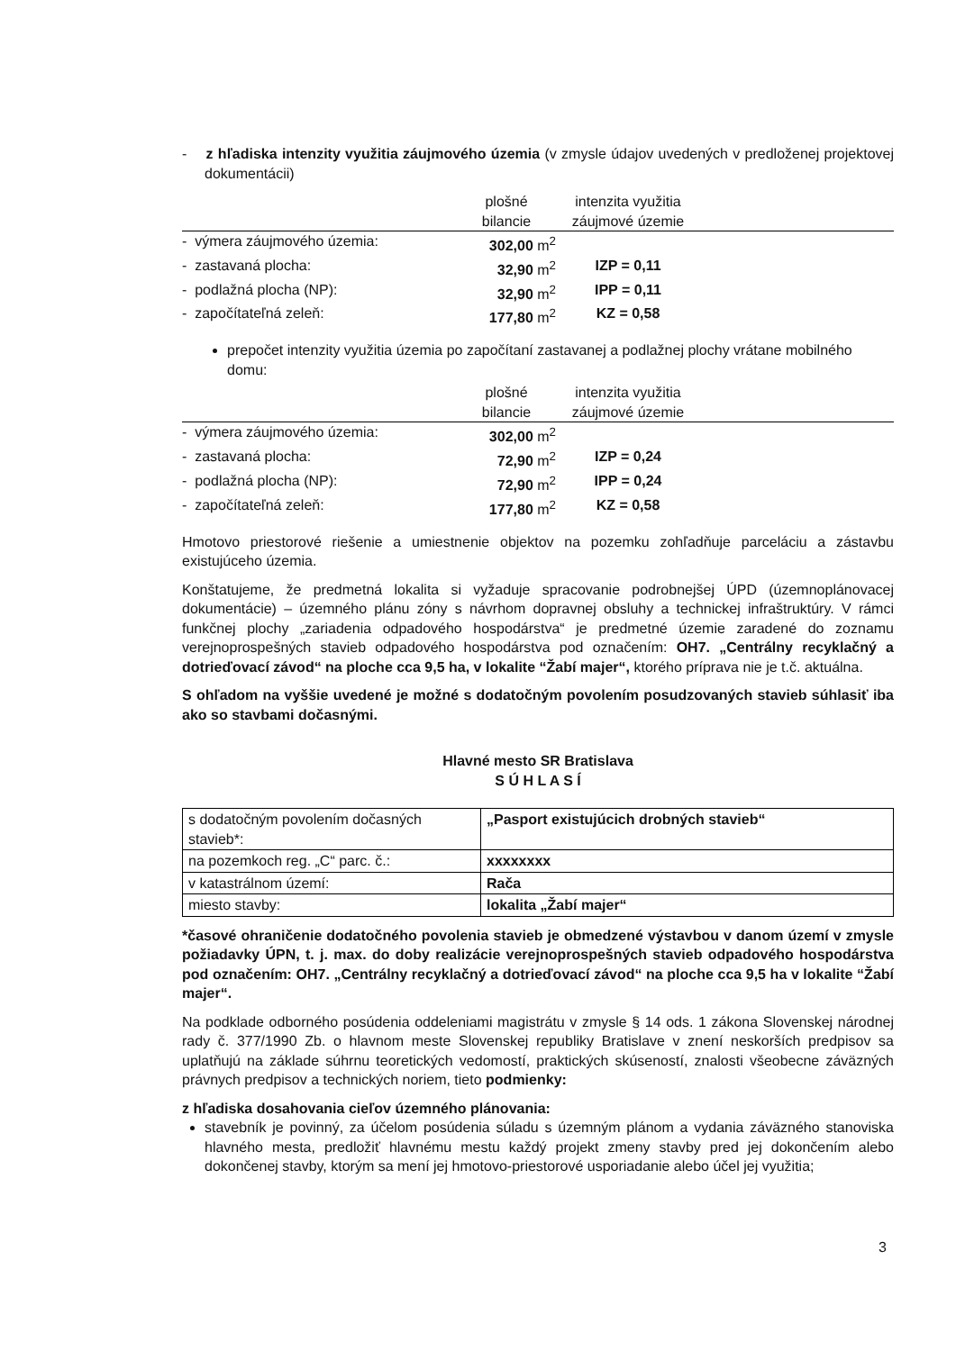- z hľadiska intenzity využitia záujmového územia (v zmysle údajov uvedených v predloženej projektovej dokumentácii)
| | plošné bilancie | intenzita využitia záujmové územie | |
| - výmera záujmového územia: | 302,00 m<sup>2</sup> | | |
| - zastavaná plocha: | 32,90 m<sup>2</sup> | IZP = 0,11 | |
| - podlažná plocha (NP): | 32,90 m<sup>2</sup> | IPP = 0,11 | |
| - započítateľná zeleň: | 177,80 m<sup>2</sup> | KZ = 0,58 | |
prepočet intenzity využitia územia po započítaní zastavanej a podlažnej plochy vrátane mobilného domu:
| | plošné bilancie | intenzita využitia záujmové územie | |
| - výmera záujmového územia: | 302,00 m<sup>2</sup> | | |
| - zastavaná plocha: | 72,90 m<sup>2</sup> | IZP = 0,24 | |
| - podlažná plocha (NP): | 72,90 m<sup>2</sup> | IPP = 0,24 | |
| - započítateľná zeleň: | 177,80 m<sup>2</sup> | KZ = 0,58 | |
Hmotovo priestorové riešenie a umiestnenie objektov na pozemku zohľadňuje parceláciu a zástavbu existujúceho územia.
Konštatujeme, že predmetná lokalita si vyžaduje spracovanie podrobnejšej ÚPD (územnoplánovacej dokumentácie) – územného plánu zóny s návrhom dopravnej obsluhy a technickej infraštruktúry. V rámci funkčnej plochy „zariadenia odpadového hospodárstva“ je predmetné územie zaradené do zoznamu verejnoprospešných stavieb odpadového hospodárstva pod označením: OH7. „Centrálny recyklačný a dotrieďovací závod“ na ploche cca 9,5 ha, v lokalite “Žabí majer“, ktorého príprava nie je t.č. aktuálna.
S ohľadom na vyššie uvedené je možné s dodatočným povolením posudzovaných stavieb súhlasiť iba ako so stavbami dočasnými.
Hlavné mesto SR Bratislava
S Ú H L A S Í
| s dodatočným povolením dočasných stavieb*: | „Pasport existujúcich drobných stavieb“ |
| na pozemkoch reg. „C“ parc. č.: | xxxxxxxx |
| v katastrálnom území: | Rača |
| miesto stavby: | lokalita „Žabí majer“ |
*časové ohraničenie dodatočného povolenia stavieb je obmedzené výstavbou v danom území v zmysle požiadavky ÚPN, t. j. max. do doby realizácie verejnoprospešných stavieb odpadového hospodárstva pod označením: OH7. „Centrálny recyklačný a dotrieďovací závod“ na ploche cca 9,5 ha v lokalite “Žabí majer“.
Na podklade odborného posúdenia oddeleniami magistrátu v zmysle § 14 ods. 1 zákona Slovenskej národnej rady č. 377/1990 Zb. o hlavnom meste Slovenskej republiky Bratislave v znení neskorších predpisov sa uplatňujú na základe súhrnu teoretických vedomostí, praktických skúseností, znalosti všeobecne záväzných právnych predpisov a technických noriem, tieto podmienky:
z hľadiska dosahovania cieľov územného plánovania:
stavebník je povinný, za účelom posúdenia súladu s územným plánom a vydania záväzného stanoviska hlavného mesta, predložiť hlavnému mestu každý projekt zmeny stavby pred jej dokončením alebo dokončenej stavby, ktorým sa mení jej hmotovo-priestorové usporiadanie alebo účel jej využitia;
3